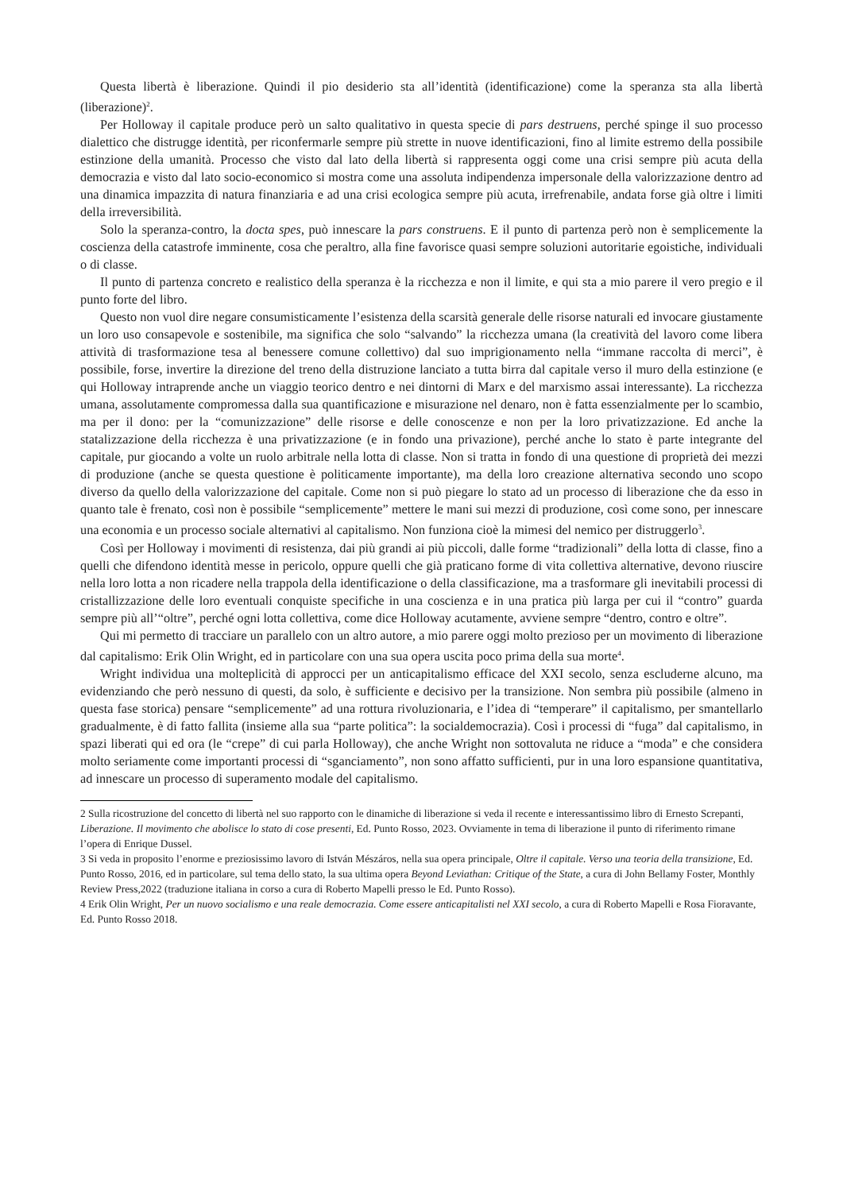Questa libertà è liberazione. Quindi il pio desiderio sta all’identità (identificazione) come la speranza sta alla libertà (liberazione)<sup>2</sup>.
Per Holloway il capitale produce però un salto qualitativo in questa specie di pars destruens, perché spinge il suo processo dialettico che distrugge identità, per riconfermarle sempre più strette in nuove identificazioni, fino al limite estremo della possibile estinzione della umanità. Processo che visto dal lato della libertà si rappresenta oggi come una crisi sempre più acuta della democrazia e visto dal lato socio-economico si mostra come una assoluta indipendenza impersonale della valorizzazione dentro ad una dinamica impazzita di natura finanziaria e ad una crisi ecologica sempre più acuta, irrefrenabile, andata forse già oltre i limiti della irreversibilità.
Solo la speranza-contro, la docta spes, può innescare la pars construens. E il punto di partenza però non è semplicemente la coscienza della catastrofe imminente, cosa che peraltro, alla fine favorisce quasi sempre soluzioni autoritarie egoistiche, individuali o di classe.
Il punto di partenza concreto e realistico della speranza è la ricchezza e non il limite, e qui sta a mio parere il vero pregio e il punto forte del libro.
Questo non vuol dire negare consumisticamente l’esistenza della scarsità generale delle risorse naturali ed invocare giustamente un loro uso consapevole e sostenibile, ma significa che solo “salvando” la ricchezza umana (la creatività del lavoro come libera attività di trasformazione tesa al benessere comune collettivo) dal suo imprigionamento nella “immane raccolta di merci”, è possibile, forse, invertire la direzione del treno della distruzione lanciato a tutta birra dal capitale verso il muro della estinzione (e qui Holloway intraprende anche un viaggio teorico dentro e nei dintorni di Marx e del marxismo assai interessante). La ricchezza umana, assolutamente compromessa dalla sua quantificazione e misurazione nel denaro, non è fatta essenzialmente per lo scambio, ma per il dono: per la “comunizzazione” delle risorse e delle conoscenze e non per la loro privatizzazione. Ed anche la statalizzazione della ricchezza è una privatizzazione (e in fondo una privazione), perché anche lo stato è parte integrante del capitale, pur giocando a volte un ruolo arbitrale nella lotta di classe. Non si tratta in fondo di una questione di proprietà dei mezzi di produzione (anche se questa questione è politicamente importante), ma della loro creazione alternativa secondo uno scopo diverso da quello della valorizzazione del capitale. Come non si può piegare lo stato ad un processo di liberazione che da esso in quanto tale è frenato, così non è possibile “semplicemente” mettere le mani sui mezzi di produzione, così come sono, per innescare una economia e un processo sociale alternativi al capitalismo. Non funziona cioè la mimesi del nemico per distruggerlo<sup>3</sup>.
Così per Holloway i movimenti di resistenza, dai più grandi ai più piccoli, dalle forme “tradizionali” della lotta di classe, fino a quelli che difendono identità messe in pericolo, oppure quelli che già praticano forme di vita collettiva alternative, devono riuscire nella loro lotta a non ricadere nella trappola della identificazione o della classificazione, ma a trasformare gli inevitabili processi di cristallizzazione delle loro eventuali conquiste specifiche in una coscienza e in una pratica più larga per cui il “contro” guarda sempre più all’“oltre”, perché ogni lotta collettiva, come dice Holloway acutamente, avviene sempre “dentro, contro e oltre”.
Qui mi permetto di tracciare un parallelo con un altro autore, a mio parere oggi molto prezioso per un movimento di liberazione dal capitalismo: Erik Olin Wright, ed in particolare con una sua opera uscita poco prima della sua morte<sup>4</sup>.
Wright individua una molteplicità di approcci per un anticapitalismo efficace del XXI secolo, senza escluderne alcuno, ma evidenziando che però nessuno di questi, da solo, è sufficiente e decisivo per la transizione. Non sembra più possibile (almeno in questa fase storica) pensare “semplicemente” ad una rottura rivoluzionaria, e l’idea di “temperare” il capitalismo, per smantellarlo gradualmente, è di fatto fallita (insieme alla sua “parte politica”: la socialdemocrazia). Così i processi di “fuga” dal capitalismo, in spazi liberati qui ed ora (le “crepe” di cui parla Holloway), che anche Wright non sottovaluta ne riduce a “moda” e che considera molto seriamente come importanti processi di “sganciamento”, non sono affatto sufficienti, pur in una loro espansione quantitativa, ad innescare un processo di superamento modale del capitalismo.
2 Sulla ricostruzione del concetto di libertà nel suo rapporto con le dinamiche di liberazione si veda il recente e interessantissimo libro di Ernesto Screpanti, Liberazione. Il movimento che abolisce lo stato di cose presenti, Ed. Punto Rosso, 2023. Ovviamente in tema di liberazione il punto di riferimento rimane l’opera di Enrique Dussel.
3 Si veda in proposito l’enorme e preziosissimo lavoro di István Mészáros, nella sua opera principale, Oltre il capitale. Verso una teoria della transizione, Ed. Punto Rosso, 2016, ed in particolare, sul tema dello stato, la sua ultima opera Beyond Leviathan: Critique of the State, a cura di John Bellamy Foster, Monthly Review Press,2022 (traduzione italiana in corso a cura di Roberto Mapelli presso le Ed. Punto Rosso).
4 Erik Olin Wright, Per un nuovo socialismo e una reale democrazia. Come essere anticapitalisti nel XXI secolo, a cura di Roberto Mapelli e Rosa Fioravante, Ed. Punto Rosso 2018.